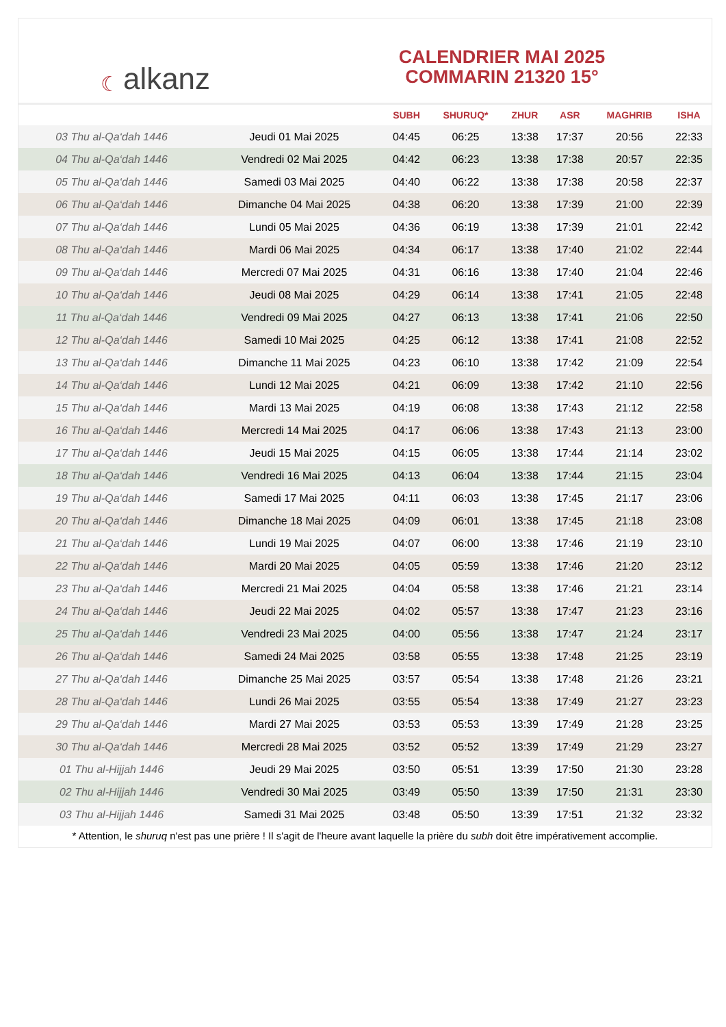☾ alkanz
CALENDRIER MAI 2025
COMMARIN 21320 15°
| | | SUBH | SHURUQ* | ZHUR | ASR | MAGHRIB | ISHA |
| --- | --- | --- | --- | --- | --- | --- | --- |
| 03 Thu al-Qa‘dah 1446 | Jeudi 01 Mai 2025 | 04:45 | 06:25 | 13:38 | 17:37 | 20:56 | 22:33 |
| 04 Thu al-Qa‘dah 1446 | Vendredi 02 Mai 2025 | 04:42 | 06:23 | 13:38 | 17:38 | 20:57 | 22:35 |
| 05 Thu al-Qa‘dah 1446 | Samedi 03 Mai 2025 | 04:40 | 06:22 | 13:38 | 17:38 | 20:58 | 22:37 |
| 06 Thu al-Qa‘dah 1446 | Dimanche 04 Mai 2025 | 04:38 | 06:20 | 13:38 | 17:39 | 21:00 | 22:39 |
| 07 Thu al-Qa‘dah 1446 | Lundi 05 Mai 2025 | 04:36 | 06:19 | 13:38 | 17:39 | 21:01 | 22:42 |
| 08 Thu al-Qa‘dah 1446 | Mardi 06 Mai 2025 | 04:34 | 06:17 | 13:38 | 17:40 | 21:02 | 22:44 |
| 09 Thu al-Qa‘dah 1446 | Mercredi 07 Mai 2025 | 04:31 | 06:16 | 13:38 | 17:40 | 21:04 | 22:46 |
| 10 Thu al-Qa‘dah 1446 | Jeudi 08 Mai 2025 | 04:29 | 06:14 | 13:38 | 17:41 | 21:05 | 22:48 |
| 11 Thu al-Qa‘dah 1446 | Vendredi 09 Mai 2025 | 04:27 | 06:13 | 13:38 | 17:41 | 21:06 | 22:50 |
| 12 Thu al-Qa‘dah 1446 | Samedi 10 Mai 2025 | 04:25 | 06:12 | 13:38 | 17:41 | 21:08 | 22:52 |
| 13 Thu al-Qa‘dah 1446 | Dimanche 11 Mai 2025 | 04:23 | 06:10 | 13:38 | 17:42 | 21:09 | 22:54 |
| 14 Thu al-Qa‘dah 1446 | Lundi 12 Mai 2025 | 04:21 | 06:09 | 13:38 | 17:42 | 21:10 | 22:56 |
| 15 Thu al-Qa‘dah 1446 | Mardi 13 Mai 2025 | 04:19 | 06:08 | 13:38 | 17:43 | 21:12 | 22:58 |
| 16 Thu al-Qa‘dah 1446 | Mercredi 14 Mai 2025 | 04:17 | 06:06 | 13:38 | 17:43 | 21:13 | 23:00 |
| 17 Thu al-Qa‘dah 1446 | Jeudi 15 Mai 2025 | 04:15 | 06:05 | 13:38 | 17:44 | 21:14 | 23:02 |
| 18 Thu al-Qa‘dah 1446 | Vendredi 16 Mai 2025 | 04:13 | 06:04 | 13:38 | 17:44 | 21:15 | 23:04 |
| 19 Thu al-Qa‘dah 1446 | Samedi 17 Mai 2025 | 04:11 | 06:03 | 13:38 | 17:45 | 21:17 | 23:06 |
| 20 Thu al-Qa‘dah 1446 | Dimanche 18 Mai 2025 | 04:09 | 06:01 | 13:38 | 17:45 | 21:18 | 23:08 |
| 21 Thu al-Qa‘dah 1446 | Lundi 19 Mai 2025 | 04:07 | 06:00 | 13:38 | 17:46 | 21:19 | 23:10 |
| 22 Thu al-Qa‘dah 1446 | Mardi 20 Mai 2025 | 04:05 | 05:59 | 13:38 | 17:46 | 21:20 | 23:12 |
| 23 Thu al-Qa‘dah 1446 | Mercredi 21 Mai 2025 | 04:04 | 05:58 | 13:38 | 17:46 | 21:21 | 23:14 |
| 24 Thu al-Qa‘dah 1446 | Jeudi 22 Mai 2025 | 04:02 | 05:57 | 13:38 | 17:47 | 21:23 | 23:16 |
| 25 Thu al-Qa‘dah 1446 | Vendredi 23 Mai 2025 | 04:00 | 05:56 | 13:38 | 17:47 | 21:24 | 23:17 |
| 26 Thu al-Qa‘dah 1446 | Samedi 24 Mai 2025 | 03:58 | 05:55 | 13:38 | 17:48 | 21:25 | 23:19 |
| 27 Thu al-Qa‘dah 1446 | Dimanche 25 Mai 2025 | 03:57 | 05:54 | 13:38 | 17:48 | 21:26 | 23:21 |
| 28 Thu al-Qa‘dah 1446 | Lundi 26 Mai 2025 | 03:55 | 05:54 | 13:38 | 17:49 | 21:27 | 23:23 |
| 29 Thu al-Qa‘dah 1446 | Mardi 27 Mai 2025 | 03:53 | 05:53 | 13:39 | 17:49 | 21:28 | 23:25 |
| 30 Thu al-Qa‘dah 1446 | Mercredi 28 Mai 2025 | 03:52 | 05:52 | 13:39 | 17:49 | 21:29 | 23:27 |
| 01 Thu al-Hijjah 1446 | Jeudi 29 Mai 2025 | 03:50 | 05:51 | 13:39 | 17:50 | 21:30 | 23:28 |
| 02 Thu al-Hijjah 1446 | Vendredi 30 Mai 2025 | 03:49 | 05:50 | 13:39 | 17:50 | 21:31 | 23:30 |
| 03 Thu al-Hijjah 1446 | Samedi 31 Mai 2025 | 03:48 | 05:50 | 13:39 | 17:51 | 21:32 | 23:32 |
* Attention, le shuruq n'est pas une prière ! Il s'agit de l'heure avant laquelle la prière du subh doit être impérativement accomplie.